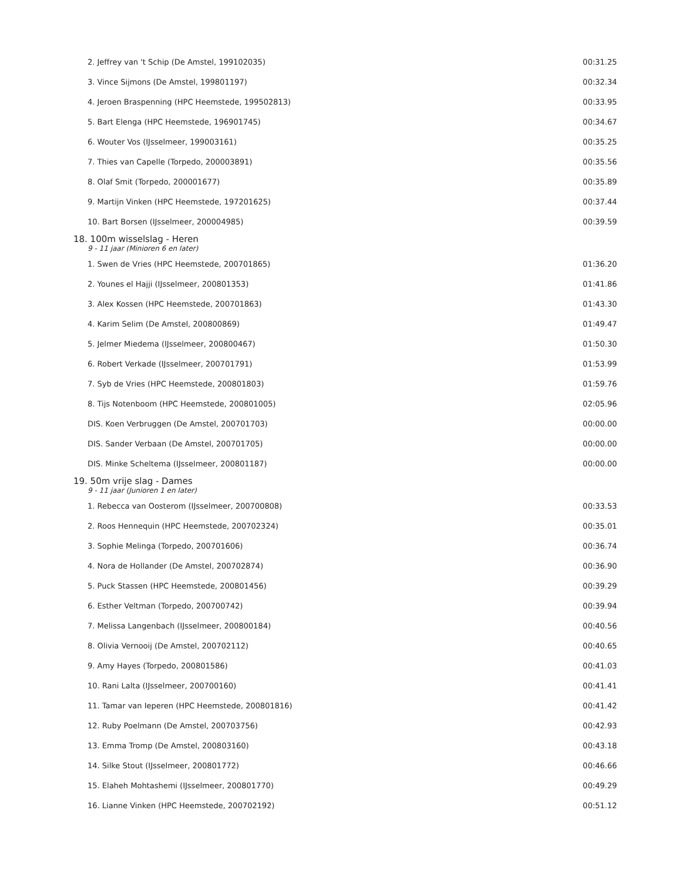| 2. Jeffrey van 't Schip (De Amstel, 199102035) | 00:31.25 |
| 3. Vince Sijmons (De Amstel, 199801197) | 00:32.34 |
| 4. Jeroen Braspenning (HPC Heemstede, 199502813) | 00:33.95 |
| 5. Bart Elenga (HPC Heemstede, 196901745) | 00:34.67 |
| 6. Wouter Vos (IJsselmeer, 199003161) | 00:35.25 |
| 7. Thies van Capelle (Torpedo, 200003891) | 00:35.56 |
| 8. Olaf Smit (Torpedo, 200001677) | 00:35.89 |
| 9. Martijn Vinken (HPC Heemstede, 197201625) | 00:37.44 |
| 10. Bart Borsen (IJsselmeer, 200004985) | 00:39.59 |
| 18. 100m wisselslag - Heren | |
| 9 - 11 jaar (Minioren 6 en later) | |
| 1. Swen de Vries (HPC Heemstede, 200701865) | 01:36.20 |
| 2. Younes el Hajji (IJsselmeer, 200801353) | 01:41.86 |
| 3. Alex Kossen (HPC Heemstede, 200701863) | 01:43.30 |
| 4. Karim Selim (De Amstel, 200800869) | 01:49.47 |
| 5. Jelmer Miedema (IJsselmeer, 200800467) | 01:50.30 |
| 6. Robert Verkade (IJsselmeer, 200701791) | 01:53.99 |
| 7. Syb de Vries (HPC Heemstede, 200801803) | 01:59.76 |
| 8. Tijs Notenboom (HPC Heemstede, 200801005) | 02:05.96 |
| DIS. Koen Verbruggen (De Amstel, 200701703) | 00:00.00 |
| DIS. Sander Verbaan (De Amstel, 200701705) | 00:00.00 |
| DIS. Minke Scheltema (IJsselmeer, 200801187) | 00:00.00 |
| 19. 50m vrije slag - Dames | |
| 9 - 11 jaar (Junioren 1 en later) | |
| 1. Rebecca van Oosterom (IJsselmeer, 200700808) | 00:33.53 |
| 2. Roos Hennequin (HPC Heemstede, 200702324) | 00:35.01 |
| 3. Sophie Melinga (Torpedo, 200701606) | 00:36.74 |
| 4. Nora de Hollander (De Amstel, 200702874) | 00:36.90 |
| 5. Puck Stassen (HPC Heemstede, 200801456) | 00:39.29 |
| 6. Esther Veltman (Torpedo, 200700742) | 00:39.94 |
| 7. Melissa Langenbach (IJsselmeer, 200800184) | 00:40.56 |
| 8. Olivia Vernooij (De Amstel, 200702112) | 00:40.65 |
| 9. Amy Hayes (Torpedo, 200801586) | 00:41.03 |
| 10. Rani Lalta (IJsselmeer, 200700160) | 00:41.41 |
| 11. Tamar van Ieperen (HPC Heemstede, 200801816) | 00:41.42 |
| 12. Ruby Poelmann (De Amstel, 200703756) | 00:42.93 |
| 13. Emma Tromp (De Amstel, 200803160) | 00:43.18 |
| 14. Silke Stout (IJsselmeer, 200801772) | 00:46.66 |
| 15. Elaheh Mohtashemi (IJsselmeer, 200801770) | 00:49.29 |
| 16. Lianne Vinken (HPC Heemstede, 200702192) | 00:51.12 |